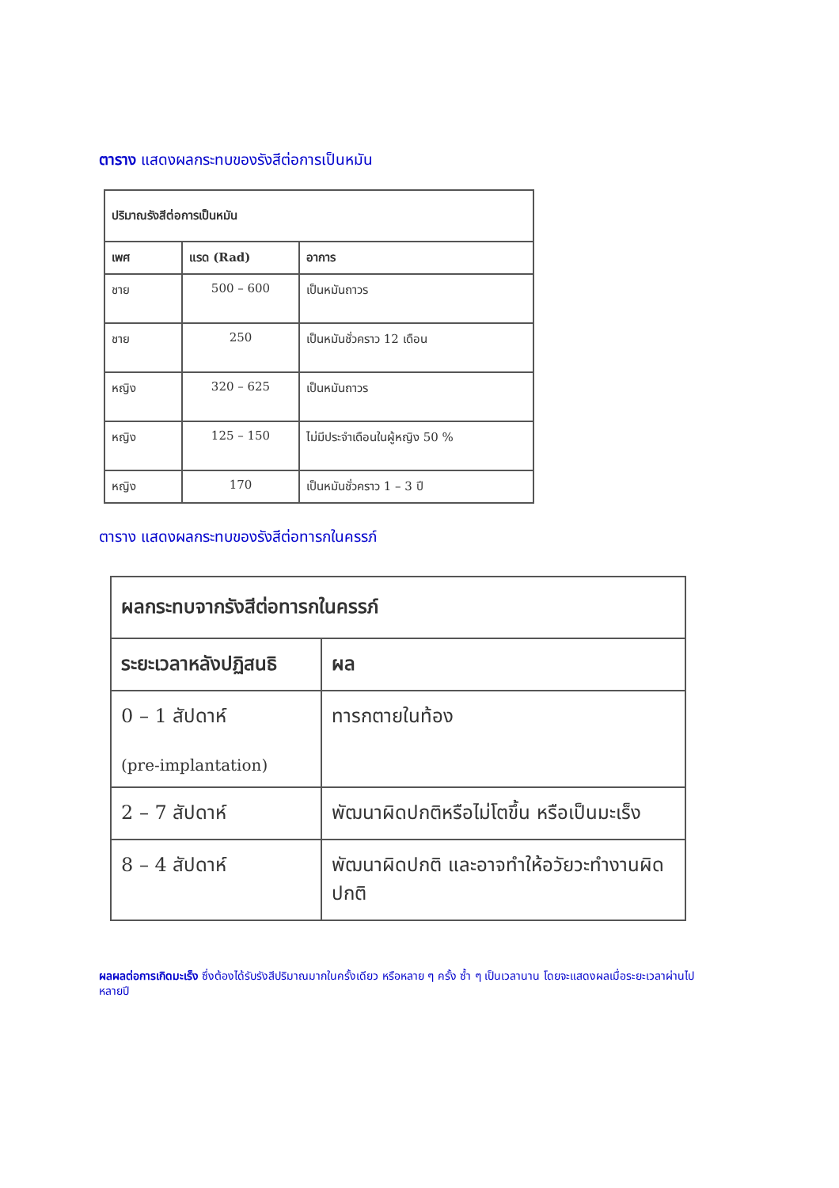ตาราง แสดงผลกระทบของรังสีต่อการเป็นหมัน
| ปริมาณรังสีต่อการเป็นหมัน | | |
| --- | --- | --- |
| เพศ | แรด (Rad) | อาการ |
| ชาย | 500 – 600 | เป็นหมันถาวร |
| ชาย | 250 | เป็นหมันชั่วคราว 12 เดือน |
| หญิง | 320 – 625 | เป็นหมันถาวร |
| หญิง | 125 – 150 | ไม่มีประจำเดือนในผู้หญิง 50 % |
| หญิง | 170 | เป็นหมันชั่วคราว 1 – 3 ปี |
ตาราง แสดงผลกระทบของรังสีต่อทารกในครรภ์
| ผลกระทบจากรังสีต่อทารกในครรภ์ | |
| --- | --- |
| ระยะเวลาหลังปฏิสนธิ | ผล |
| 0 – 1 สัปดาห์ (pre-implantation) | ทารกตายในท้อง |
| 2 – 7 สัปดาห์ | พัฒนาผิดปกติหรือไม่โตขึ้น หรือเป็นมะเร็ง |
| 8 – 4 สัปดาห์ | พัฒนาผิดปกติ และอาจทำให้อวัยวะทำงานผิดปกติ |
ผลผลต่อการเกิดมะเร็ง ซึ่งต้องได้รับรังสีปริมาณมากในครั้งเดียว หรือหลาย ๆ ครั้ง ซ้ำ ๆ เป็นเวลานาน โดยจะแสดงผลเมื่อระยะเวลาผ่านไปหลายปี